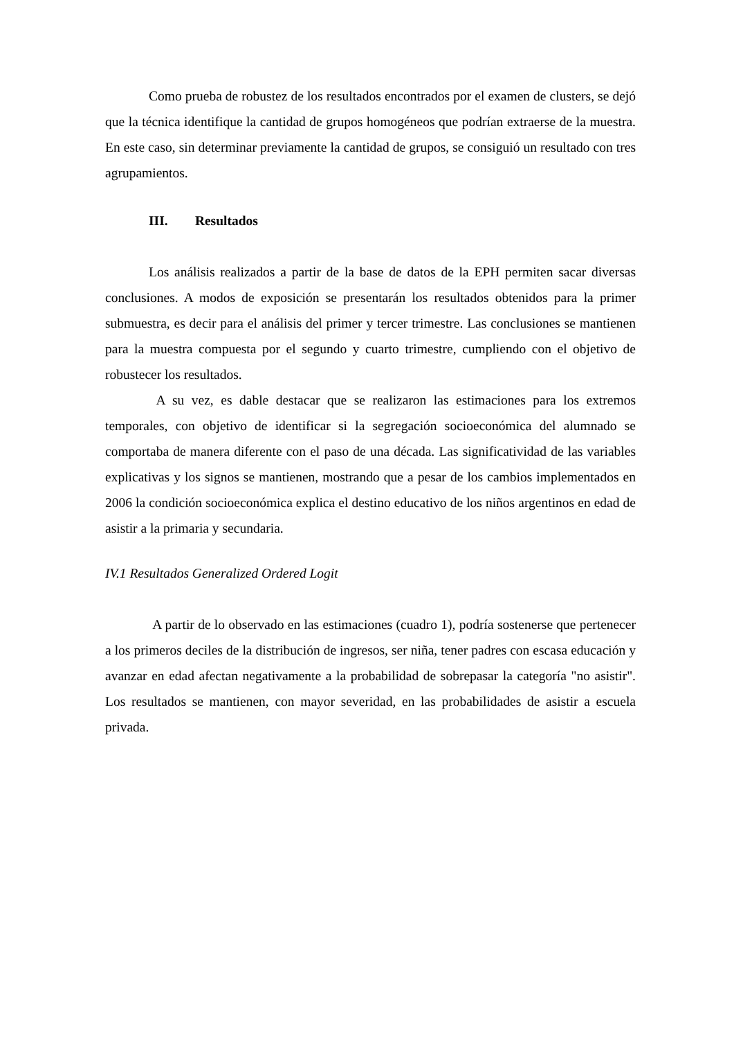Como prueba de robustez de los resultados encontrados por el examen de clusters, se dejó que la técnica identifique la cantidad de grupos homogéneos que podrían extraerse de la muestra. En este caso, sin determinar previamente la cantidad de grupos, se consiguió un resultado con tres agrupamientos.
III. Resultados
Los análisis realizados a partir de la base de datos de la EPH permiten sacar diversas conclusiones. A modos de exposición se presentarán los resultados obtenidos para la primer submuestra, es decir para el análisis del primer y tercer trimestre. Las conclusiones se mantienen para la muestra compuesta por el segundo y cuarto trimestre, cumpliendo con el objetivo de robustecer los resultados.
A su vez, es dable destacar que se realizaron las estimaciones para los extremos temporales, con objetivo de identificar si la segregación socioeconómica del alumnado se comportaba de manera diferente con el paso de una década. Las significatividad de las variables explicativas y los signos se mantienen, mostrando que a pesar de los cambios implementados en 2006 la condición socioeconómica explica el destino educativo de los niños argentinos en edad de asistir a la primaria y secundaria.
IV.1 Resultados Generalized Ordered Logit
A partir de lo observado en las estimaciones (cuadro 1), podría sostenerse que pertenecer a los primeros deciles de la distribución de ingresos, ser niña, tener padres con escasa educación y avanzar en edad afectan negativamente a la probabilidad de sobrepasar la categoría "no asistir". Los resultados se mantienen, con mayor severidad, en las probabilidades de asistir a escuela privada.